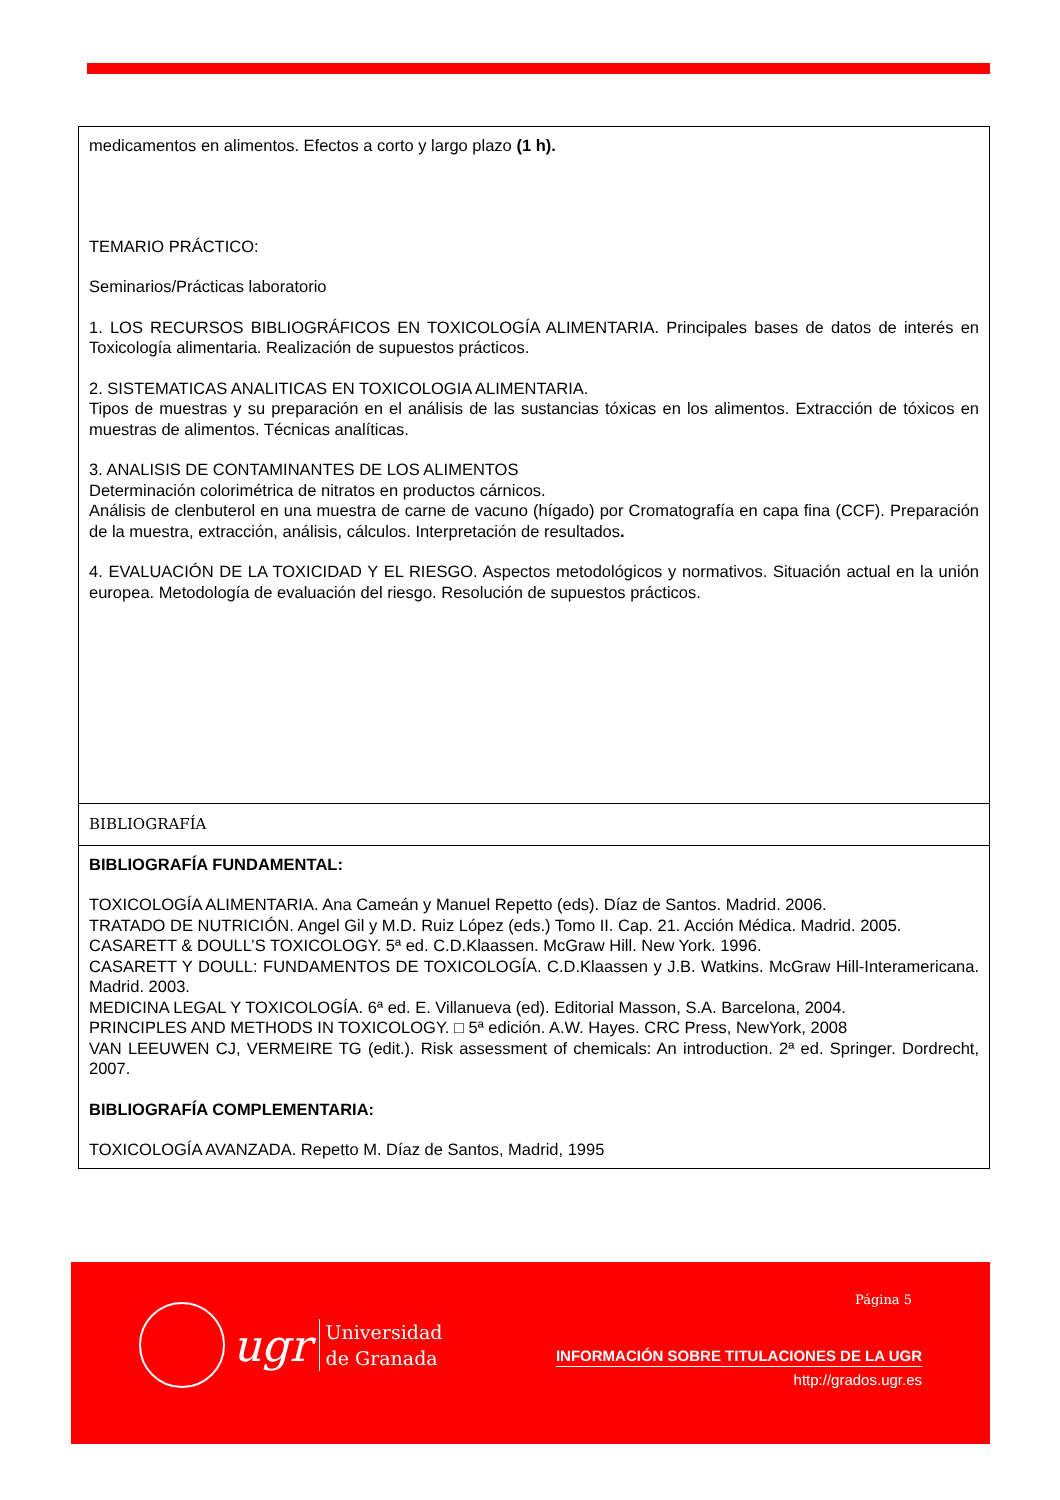| medicamentos en alimentos. Efectos a corto y largo plazo (1 h). TEMARIO PRÁCTICO: Seminarios/Prácticas laboratorio 1. LOS RECURSOS BIBLIOGRÁFICOS EN TOXICOLOGÍA ALIMENTARIA. Principales bases de datos de interés en Toxicología alimentaria. Realización de supuestos prácticos. 2. SISTEMATICAS ANALITICAS EN TOXICOLOGIA ALIMENTARIA. Tipos de muestras y su preparación en el análisis de las sustancias tóxicas en los alimentos. Extracción de tóxicos en muestras de alimentos. Técnicas analíticas. 3. ANALISIS DE CONTAMINANTES DE LOS ALIMENTOS Determinación colorimétrica de nitratos en productos cárnicos. Análisis de clenbuterol en una muestra de carne de vacuno (hígado) por Cromatografía en capa fina (CCF). Preparación de la muestra, extracción, análisis, cálculos. Interpretación de resultados . 4. EVALUACIÓN DE LA TOXICIDAD Y EL RIESGO. Aspectos metodológicos y normativos. Situación actual en la unión europea. Metodología de evaluación del riesgo. Resolución de supuestos prácticos. |
| BIBLIOGRAFÍA |
| BIBLIOGRAFÍA FUNDAMENTAL: TOXICOLOGÍA ALIMENTARIA. Ana Cameán y Manuel Repetto (eds). Díaz de Santos. Madrid. 2006. TRATADO DE NUTRICIÓN. Angel Gil y M.D. Ruiz López (eds.) Tomo II. Cap. 21. Acción Médica. Madrid. 2005. CASARETT & DOULL’S TOXICOLOGY. 5ª ed. C.D.Klaassen. McGraw Hill. New York. 1996. CASARETT Y DOULL: FUNDAMENTOS DE TOXICOLOGÍA. C.D.Klaassen y J.B. Watkins. McGraw Hill-Interamericana. Madrid. 2003. MEDICINA LEGAL Y TOXICOLOGÍA. 6ª ed. E. Villanueva (ed). Editorial Masson, S.A. Barcelona, 2004. PRINCIPLES AND METHODS IN TOXICOLOGY. □ 5ª edición. A.W. Hayes. CRC Press, NewYork, 2008 VAN LEEUWEN CJ, VERMEIRE TG (edit.). Risk assessment of chemicals: An introduction. 2ª ed. Springer. Dordrecht, 2007. BIBLIOGRAFÍA COMPLEMENTARIA: TOXICOLOGÍA AVANZADA. Repetto M. Díaz de Santos, Madrid, 1995 |
Página 5
ugr
Universidad
de Granada
INFORMACIÓN SOBRE TITULACIONES DE LA UGR
http://grados.ugr.es